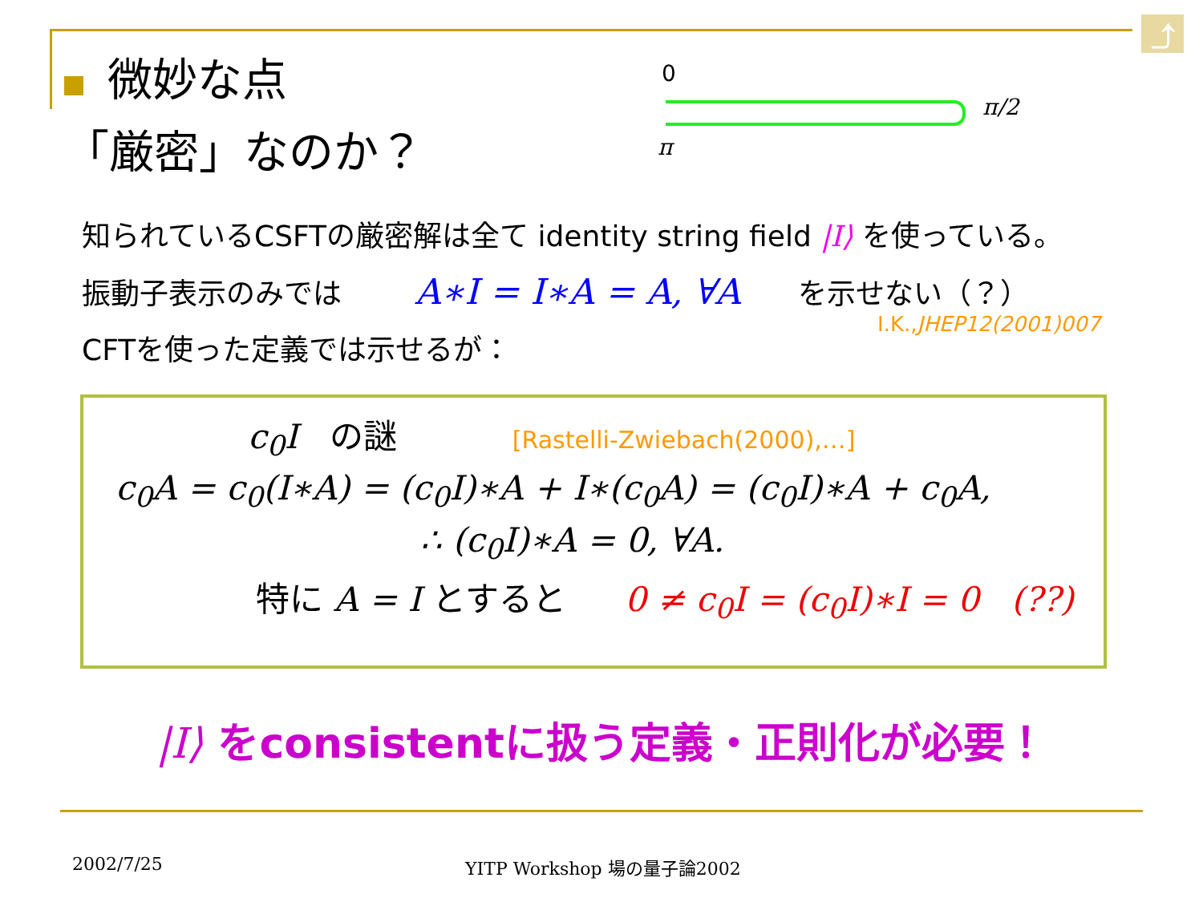⤴
微妙な点
「厳密」なのか？
0
π/2
π
知られているCSFTの厳密解は全て identity string field |I⟩ を使っている。
振動子表示のみでは A∗I = I∗A = A, ∀A を示せない（？）
I.K.,JHEP12(2001)007
CFTを使った定義では示せるが：
c<sub>0</sub>I の謎 [Rastelli-Zwiebach(2000),…]
c<sub>0</sub>A = c<sub>0</sub>(I∗A) = (c<sub>0</sub>I)∗A + I∗(c<sub>0</sub>A) = (c<sub>0</sub>I)∗A + c<sub>0</sub>A,
∴ (c<sub>0</sub>I)∗A = 0, ∀A.
特に A = I とすると 0 ≠ c<sub>0</sub>I = (c<sub>0</sub>I)∗I = 0 (??)
|I⟩ をconsistentに扱う定義・正則化が必要！
2002/7/25 YITP Workshop 場の量子論2002